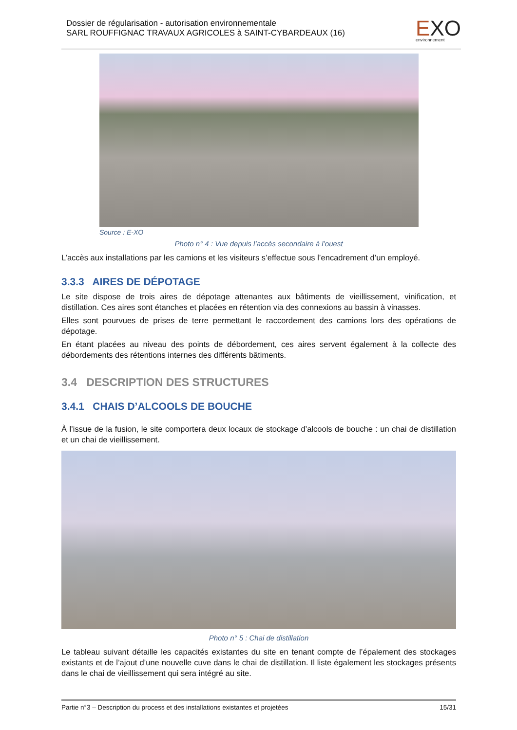Dossier de régularisation - autorisation environnementale
SARL ROUFFIGNAC TRAVAUX AGRICOLES à SAINT-CYBARDEAUX (16)
EXO
environnement
Source : E-XO
Photo n° 4 : Vue depuis l’accès secondaire à l’ouest
L’accès aux installations par les camions et les visiteurs s’effectue sous l’encadrement d’un employé.
3.3.3 AIRES DE DÉPOTAGE
Le site dispose de trois aires de dépotage attenantes aux bâtiments de vieillissement, vinification, et distillation. Ces aires sont étanches et placées en rétention via des connexions au bassin à vinasses.
Elles sont pourvues de prises de terre permettant le raccordement des camions lors des opérations de dépotage.
En étant placées au niveau des points de débordement, ces aires servent également à la collecte des débordements des rétentions internes des différents bâtiments.
3.4 DESCRIPTION DES STRUCTURES
3.4.1 CHAIS D’ALCOOLS DE BOUCHE
À l’issue de la fusion, le site comportera deux locaux de stockage d’alcools de bouche : un chai de distillation et un chai de vieillissement.
Photo n° 5 : Chai de distillation
Le tableau suivant détaille les capacités existantes du site en tenant compte de l’épalement des stockages existants et de l’ajout d’une nouvelle cuve dans le chai de distillation. Il liste également les stockages présents dans le chai de vieillissement qui sera intégré au site.
Partie n°3 – Description du process et des installations existantes et projetées 15/31